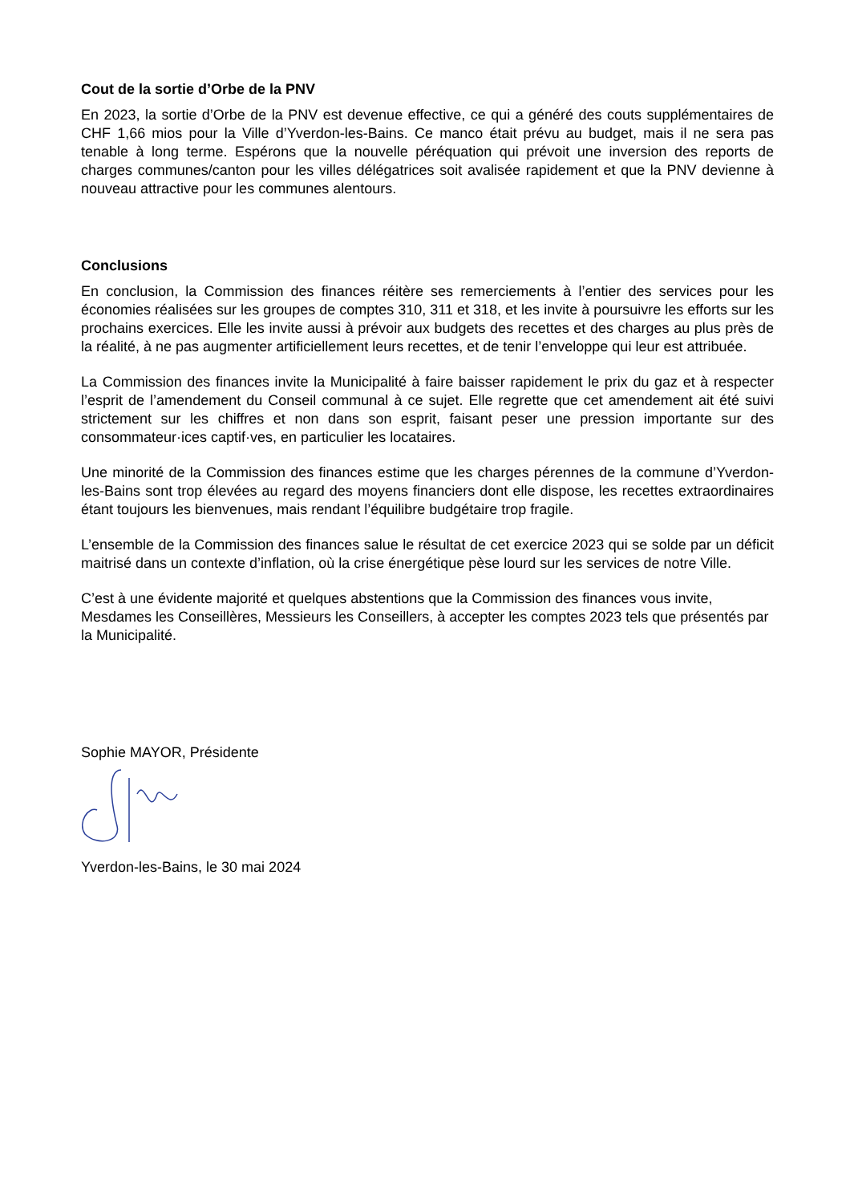Cout de la sortie d’Orbe de la PNV
En 2023, la sortie d’Orbe de la PNV est devenue effective, ce qui a généré des couts supplémentaires de CHF 1,66 mios pour la Ville d’Yverdon-les-Bains. Ce manco était prévu au budget, mais il ne sera pas tenable à long terme. Espérons que la nouvelle péréquation qui prévoit une inversion des reports de charges communes/canton pour les villes délégatrices soit avalisée rapidement et que la PNV devienne à nouveau attractive pour les communes alentours.
Conclusions
En conclusion, la Commission des finances réitère ses remerciements à l’entier des services pour les économies réalisées sur les groupes de comptes 310, 311 et 318, et les invite à poursuivre les efforts sur les prochains exercices. Elle les invite aussi à prévoir aux budgets des recettes et des charges au plus près de la réalité, à ne pas augmenter artificiellement leurs recettes, et de tenir l’enveloppe qui leur est attribuée.
La Commission des finances invite la Municipalité à faire baisser rapidement le prix du gaz et à respecter l’esprit de l’amendement du Conseil communal à ce sujet. Elle regrette que cet amendement ait été suivi strictement sur les chiffres et non dans son esprit, faisant peser une pression importante sur des consommateur·ices captif·ves, en particulier les locataires.
Une minorité de la Commission des finances estime que les charges pérennes de la commune d’Yverdon-les-Bains sont trop élevées au regard des moyens financiers dont elle dispose, les recettes extraordinaires étant toujours les bienvenues, mais rendant l’équilibre budgétaire trop fragile.
L’ensemble de la Commission des finances salue le résultat de cet exercice 2023 qui se solde par un déficit maitrisé dans un contexte d’inflation, où la crise énergétique pèse lourd sur les services de notre Ville.
C’est à une évidente majorité et quelques abstentions que la Commission des finances vous invite, Mesdames les Conseillères, Messieurs les Conseillers, à accepter les comptes 2023 tels que présentés par la Municipalité.
Sophie MAYOR, Présidente
Yverdon-les-Bains, le 30 mai 2024